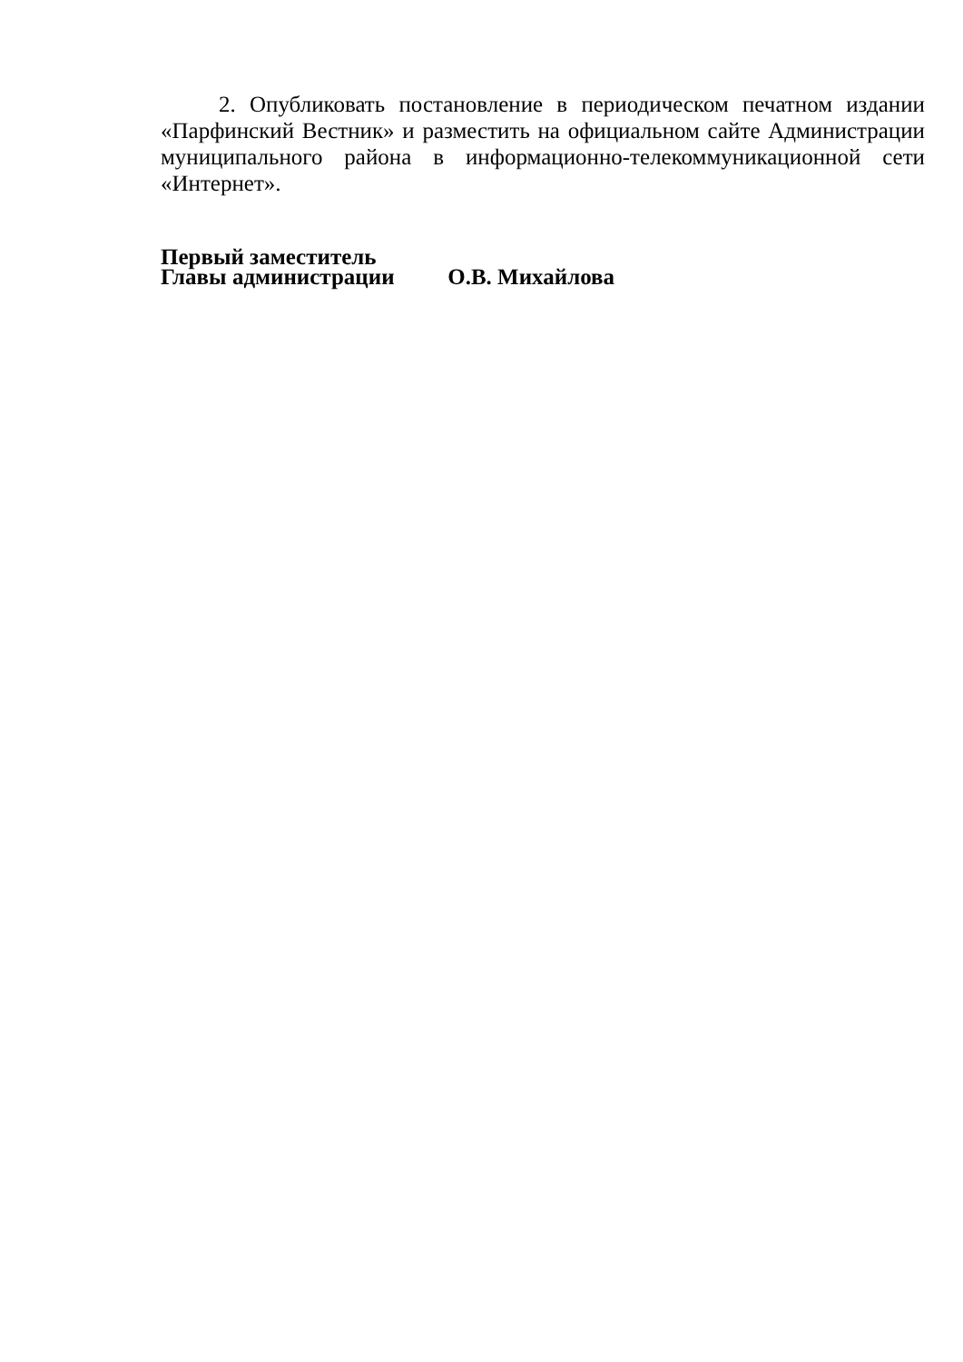2. Опубликовать постановление в периодическом печатном издании «Парфинский Вестник» и разместить на официальном сайте Администрации муниципального района в информационно-телекоммуникационной сети «Интернет».
Первый заместитель
Главы администрации О.В. Михайлова